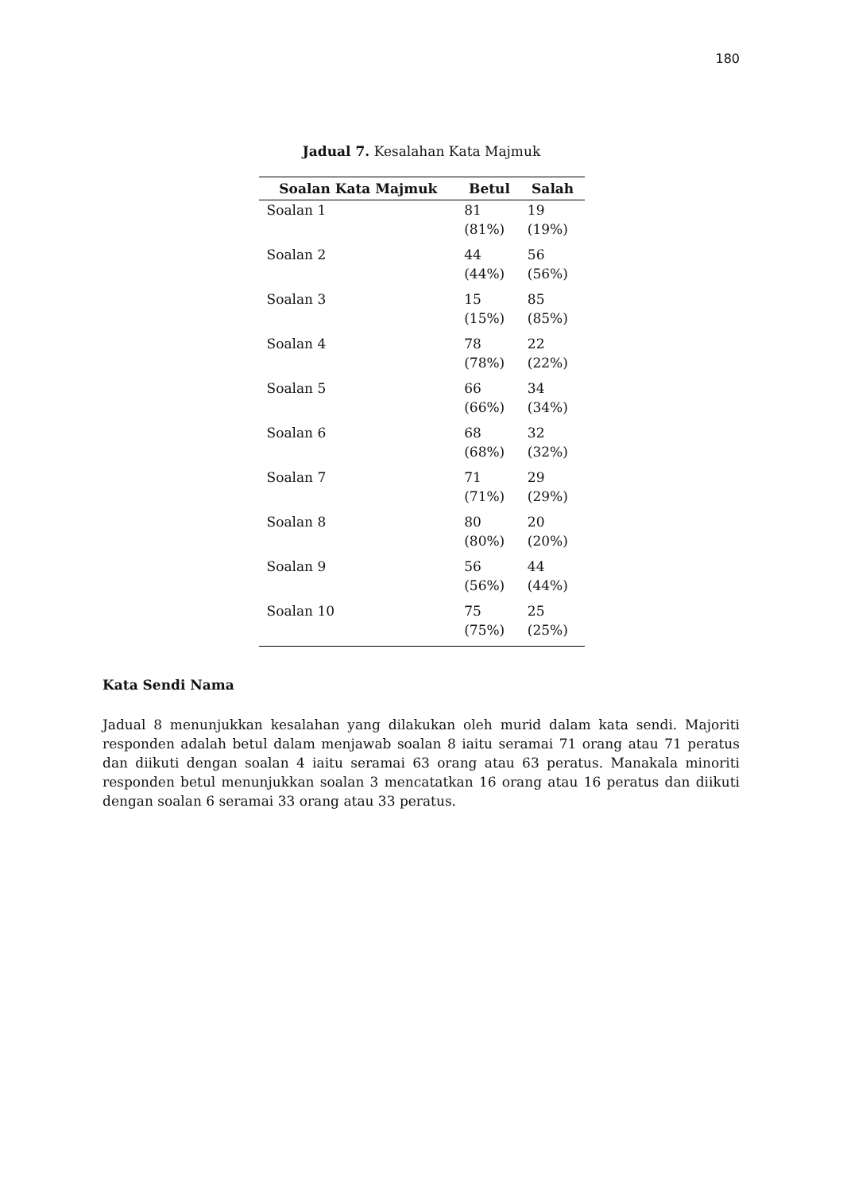180
Jadual 7. Kesalahan Kata Majmuk
| Soalan Kata Majmuk | Betul | Salah |
| --- | --- | --- |
| Soalan 1 | 81 (81%) | 19 (19%) |
| Soalan 2 | 44 (44%) | 56 (56%) |
| Soalan 3 | 15 (15%) | 85 (85%) |
| Soalan 4 | 78 (78%) | 22 (22%) |
| Soalan 5 | 66 (66%) | 34 (34%) |
| Soalan 6 | 68 (68%) | 32 (32%) |
| Soalan 7 | 71 (71%) | 29 (29%) |
| Soalan 8 | 80 (80%) | 20 (20%) |
| Soalan 9 | 56 (56%) | 44 (44%) |
| Soalan 10 | 75 (75%) | 25 (25%) |
Kata Sendi Nama
Jadual 8 menunjukkan kesalahan yang dilakukan oleh murid dalam kata sendi. Majoriti responden adalah betul dalam menjawab soalan 8 iaitu seramai 71 orang atau 71 peratus dan diikuti dengan soalan 4 iaitu seramai 63 orang atau 63 peratus. Manakala minoriti responden betul menunjukkan soalan 3 mencatatkan 16 orang atau 16 peratus dan diikuti dengan soalan 6 seramai 33 orang atau 33 peratus.